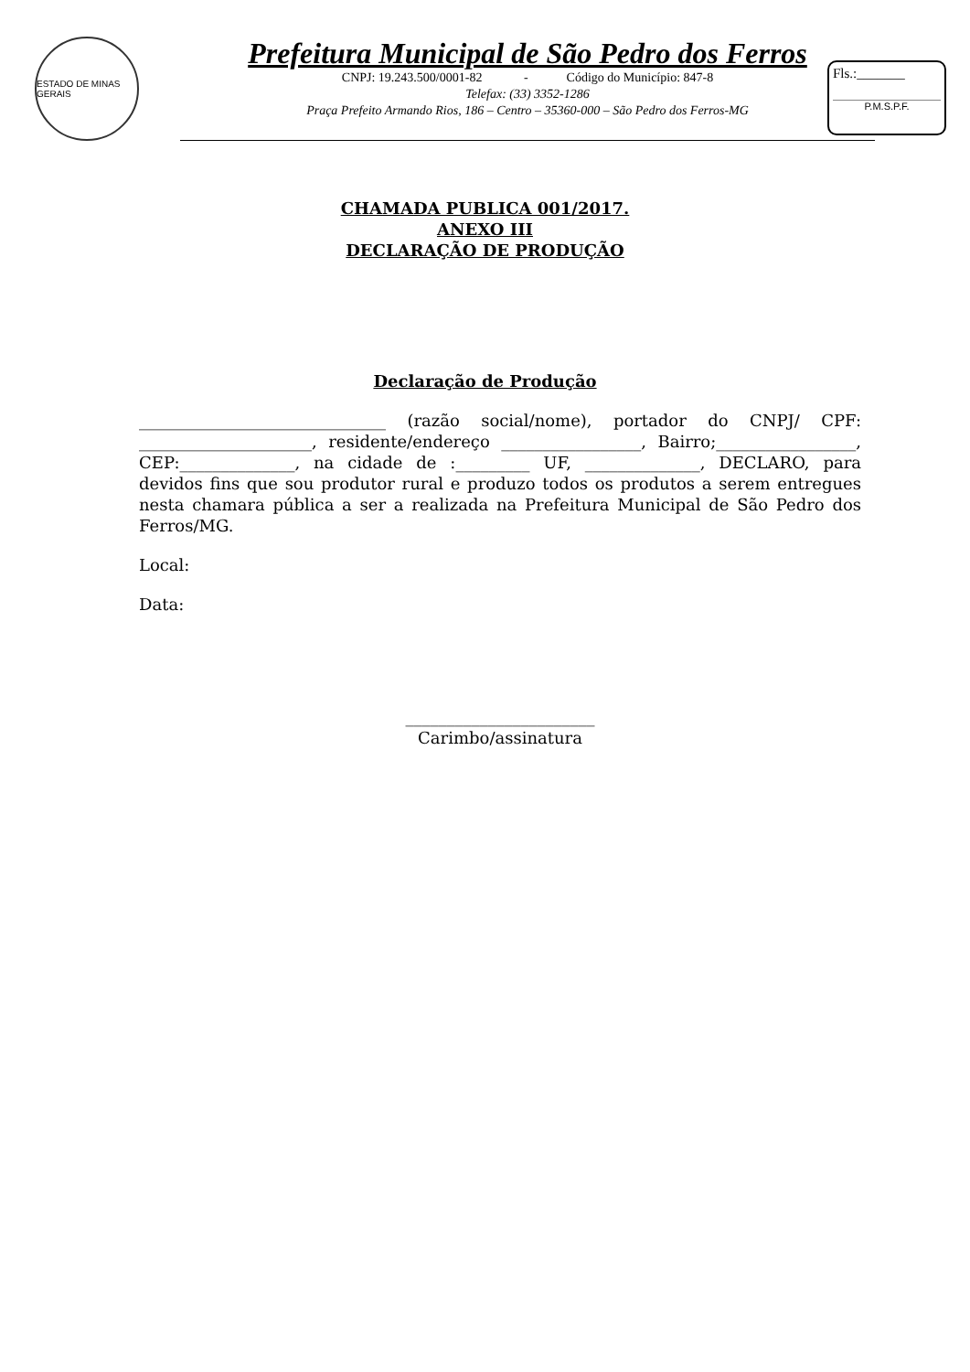ESTADO DE MINAS GERAIS
Prefeitura Municipal de São Pedro dos Ferros
CNPJ: 19.243.500/0001-82 - Código do Município: 847-8
Telefax: (33) 3352-1286
Praça Prefeito Armando Rios, 186 – Centro – 35360-000 – São Pedro dos Ferros-MG
Fls.:_______
P.M.S.P.F.
CHAMADA PUBLICA 001/2017.
ANEXO III
DECLARAÇÃO DE PRODUÇÃO
Declaração de Produção
______________________________ (razão social/nome), portador do CNPJ/ CPF: _____________________, residente/endereço _________________, Bairro;_________________, CEP:______________, na cidade de :_________ UF, ______________, DECLARO, para devidos fins que sou produtor rural e produzo todos os produtos a serem entregues nesta chamara pública a ser a realizada na Prefeitura Municipal de São Pedro dos Ferros/MG.
Local:
Data:
_______________________
Carimbo/assinatura